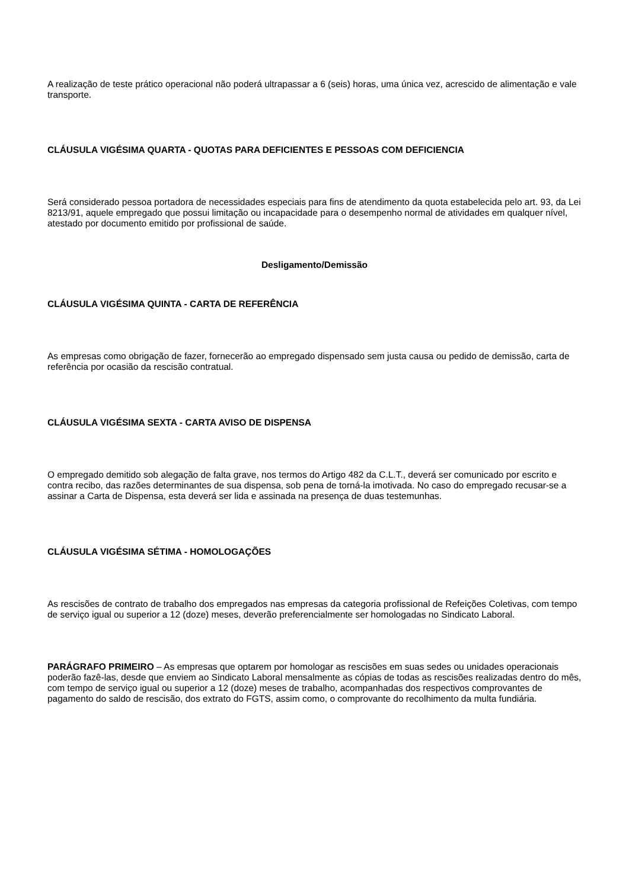A realização de teste prático operacional não poderá ultrapassar a 6 (seis) horas, uma única vez, acrescido de alimentação e vale transporte.
CLÁUSULA VIGÉSIMA QUARTA - QUOTAS PARA DEFICIENTES E PESSOAS COM DEFICIENCIA
Será considerado pessoa portadora de necessidades especiais para fins de atendimento da quota estabelecida pelo art. 93, da Lei 8213/91, aquele empregado que possui limitação ou incapacidade para o desempenho normal de atividades em qualquer nível, atestado por documento emitido por profissional de saúde.
Desligamento/Demissão
CLÁUSULA VIGÉSIMA QUINTA - CARTA DE REFERÊNCIA
As empresas como obrigação de fazer, fornecerão ao empregado dispensado sem justa causa ou pedido de demissão, carta de referência por ocasião da rescisão contratual.
CLÁUSULA VIGÉSIMA SEXTA - CARTA AVISO DE DISPENSA
O empregado demitido sob alegação de falta grave, nos termos do Artigo 482 da C.L.T., deverá ser comunicado por escrito e contra recibo, das razões determinantes de sua dispensa, sob pena de torná-la imotivada. No caso do empregado recusar-se a assinar a Carta de Dispensa, esta deverá ser lida e assinada na presença de duas testemunhas.
CLÁUSULA VIGÉSIMA SÉTIMA - HOMOLOGAÇÕES
As rescisões de contrato de trabalho dos empregados nas empresas da categoria profissional de Refeições Coletivas, com tempo de serviço igual ou superior a 12 (doze) meses, deverão preferencialmente ser homologadas no Sindicato Laboral.
PARÁGRAFO PRIMEIRO – As empresas que optarem por homologar as rescisões em suas sedes ou unidades operacionais poderão fazê-las, desde que enviem ao Sindicato Laboral mensalmente as cópias de todas as rescisões realizadas dentro do mês, com tempo de serviço igual ou superior a 12 (doze) meses de trabalho, acompanhadas dos respectivos comprovantes de pagamento do saldo de rescisão, dos extrato do FGTS, assim como, o comprovante do recolhimento da multa fundiária.